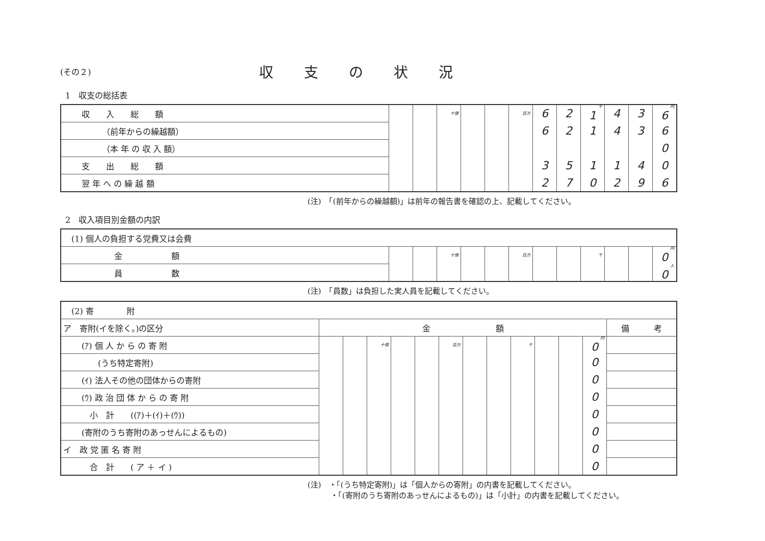(その２)
収支の状況
1　収支の総括表
| 収 入 総 額 | | | 十億 | | | 百万 | 6 | 2 | 千 1 | 4 | 3 | 円 6 |
| （前年からの繰越額） | | | | | | | 6 | 2 | 1 | 4 | 3 | 6 |
| （本 年 の 収 入 額） | | | | | | | | | | | | 0 |
| 支 出 総 額 | | | | | | | 3 | 5 | 1 | 1 | 4 | 0 |
| 翌 年 へ の 繰 越 額 | | | | | | | 2 | 7 | 0 | 2 | 9 | 6 |
(注)　「(前年からの繰越額)」は前年の報告書を確認の上、記載してください。
2　収入項目別金額の内訳
| (1) 個人の負担する党費又は会費 | | | | | | | | | | | | |
| 金 額 | | | 十億 | | | 百万 | | | 千 | | | 円 0 |
| 員 数 | | | | | | | | | | | | 人 0 |
(注)　「員数」は負担した実人員を記載してください。
| (2) 寄 附 | | | | | | | | | | | | | |
| ア 寄附(イを除く。)の区分 | 金 額 | | | | | | | | | | | | 備 考 |
| (ｱ) 個 人 か ら の 寄 附 | | | 十億 | | | 百万 | | | 千 | | | 円 0 | |
| (うち特定寄附) | | | | | | | | | | | | 0 | |
| (ｲ) 法人その他の団体からの寄附 | | | | | | | | | | | | 0 | |
| (ｳ) 政 治 団 体 か ら の 寄 附 | | | | | | | | | | | | 0 | |
| 小 計 ((ｱ)＋(ｲ)＋(ｳ)) | | | | | | | | | | | | 0 | |
| (寄附のうち寄附のあっせんによるもの) | | | | | | | | | | | | 0 | |
| イ 政 党 匿 名 寄 附 | | | | | | | | | | | | 0 | |
| 合 計 ( ア ＋ イ ) | | | | | | | | | | | | 0 | |
(注)　・「(うち特定寄附)」は「個人からの寄附」の内書を記載してください。
　　　・「(寄附のうち寄附のあっせんによるもの)」は「小計」の内書を記載してください。